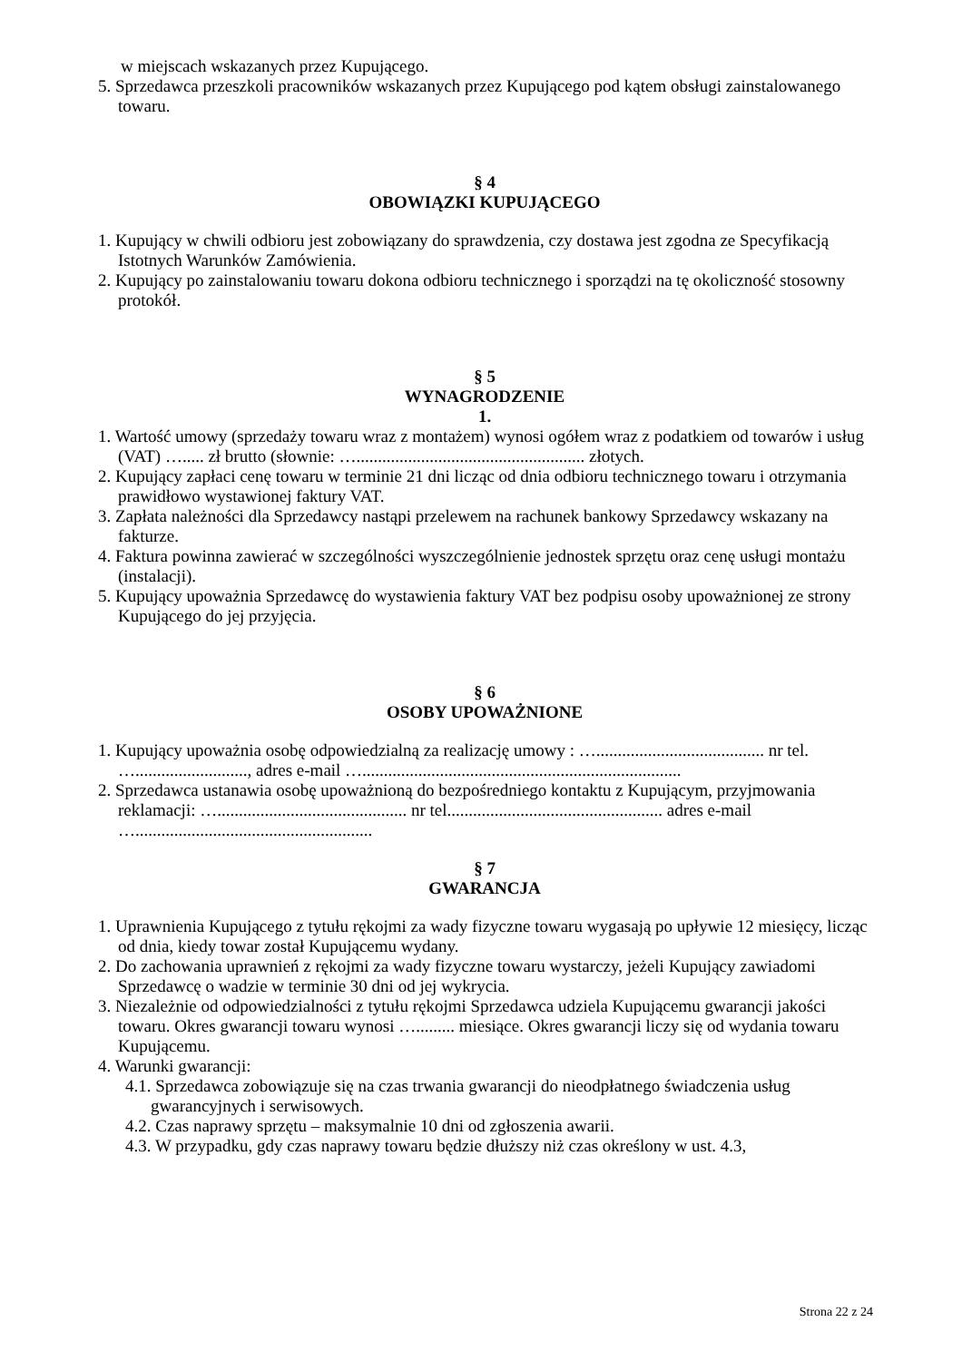w miejscach wskazanych przez Kupującego.
5. Sprzedawca przeszkoli pracowników wskazanych przez Kupującego pod kątem obsługi zainstalowanego towaru.
§ 4
OBOWIĄZKI KUPUJĄCEGO
1. Kupujący w chwili odbioru jest zobowiązany do sprawdzenia, czy dostawa jest zgodna ze Specyfikacją Istotnych Warunków Zamówienia.
2. Kupujący po zainstalowaniu towaru dokona odbioru technicznego i sporządzi na tę okoliczność stosowny protokół.
§ 5
WYNAGRODZENIE
1.
1. Wartość umowy (sprzedaży towaru wraz z montażem) wynosi ogółem wraz z podatkiem od towarów i usług (VAT) …..... zł brutto (słownie: …..................................................... złotych.
2. Kupujący zapłaci cenę towaru w terminie 21 dni licząc od dnia odbioru technicznego towaru i otrzymania prawidłowo wystawionej faktury VAT.
3. Zapłata należności dla Sprzedawcy nastąpi przelewem na rachunek bankowy Sprzedawcy wskazany na fakturze.
4. Faktura powinna zawierać w szczególności wyszczególnienie jednostek sprzętu oraz cenę usługi montażu (instalacji).
5. Kupujący upoważnia Sprzedawcę do wystawienia faktury VAT bez podpisu osoby upoważnionej ze strony Kupującego do jej przyjęcia.
§ 6
OSOBY UPOWAŻNIONE
1. Kupujący upoważnia osobę odpowiedzialną za realizację umowy : …....................................... nr tel. ….........................., adres e-mail …..........................................................................
2. Sprzedawca ustanawia osobę upoważnioną do bezpośredniego kontaktu z Kupującym, przyjmowania reklamacji: …............................................ nr tel.................................................. adres e-mail ….......................................................
§ 7
GWARANCJA
1. Uprawnienia Kupującego z tytułu rękojmi za wady fizyczne towaru wygasają po upływie 12 miesięcy, licząc od dnia, kiedy towar został Kupującemu wydany.
2. Do zachowania uprawnień z rękojmi za wady fizyczne towaru wystarczy, jeżeli Kupujący zawiadomi Sprzedawcę o wadzie w terminie 30 dni od jej wykrycia.
3. Niezależnie od odpowiedzialności z tytułu rękojmi Sprzedawca udziela Kupującemu gwarancji jakości towaru. Okres gwarancji towaru wynosi …......... miesiące. Okres gwarancji liczy się od wydania towaru Kupującemu.
4. Warunki gwarancji:
4.1. Sprzedawca zobowiązuje się na czas trwania gwarancji do nieodpłatnego świadczenia usług gwarancyjnych i serwisowych.
4.2. Czas naprawy sprzętu – maksymalnie 10 dni od zgłoszenia awarii.
4.3. W przypadku, gdy czas naprawy towaru będzie dłuższy niż czas określony w ust. 4.3,
Strona 22 z 24